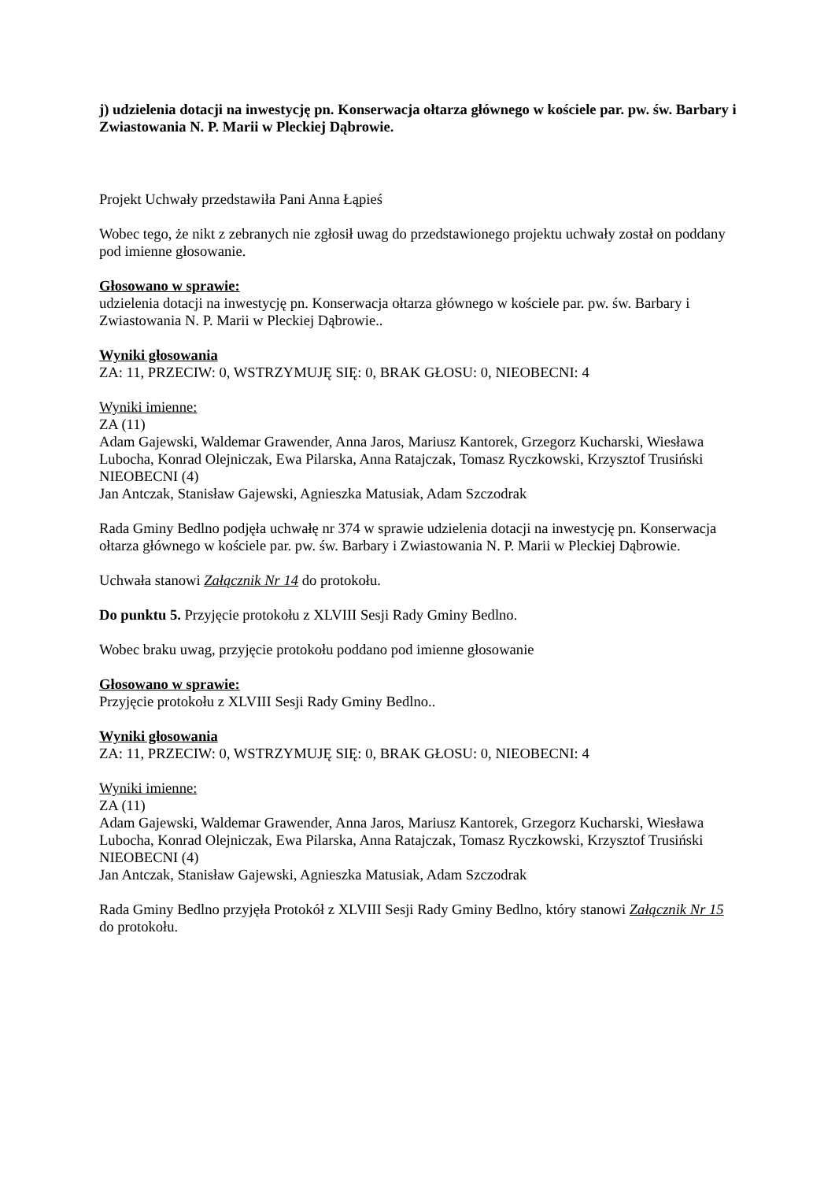j) udzielenia dotacji na inwestycję pn. Konserwacja ołtarza głównego w kościele par. pw. św. Barbary i Zwiastowania N. P. Marii w Pleckiej Dąbrowie.
Projekt Uchwały przedstawiła Pani Anna Łąpieś
Wobec tego, że nikt z zebranych nie zgłosił uwag do przedstawionego projektu uchwały został on poddany pod imienne głosowanie.
Głosowano w sprawie:
udzielenia dotacji na inwestycję pn. Konserwacja ołtarza głównego w kościele par. pw. św. Barbary i Zwiastowania N. P. Marii w Pleckiej Dąbrowie..
Wyniki głosowania
ZA: 11, PRZECIW: 0, WSTRZYMUJĘ SIĘ: 0, BRAK GŁOSU: 0, NIEOBECNI: 4
Wyniki imienne:
ZA (11)
Adam Gajewski, Waldemar Grawender, Anna Jaros, Mariusz Kantorek, Grzegorz Kucharski, Wiesława Lubocha, Konrad Olejniczak, Ewa Pilarska, Anna Ratajczak, Tomasz Ryczkowski, Krzysztof Trusiński
NIEOBECNI (4)
Jan Antczak, Stanisław Gajewski, Agnieszka Matusiak, Adam Szczodrak
Rada Gminy Bedlno podjęła uchwałę nr 374 w sprawie udzielenia dotacji na inwestycję pn. Konserwacja ołtarza głównego w kościele par. pw. św. Barbary i Zwiastowania N. P. Marii w Pleckiej Dąbrowie.
Uchwała stanowi Załącznik Nr 14 do protokołu.
Do punktu 5. Przyjęcie protokołu z XLVIII Sesji Rady Gminy Bedlno.
Wobec braku uwag, przyjęcie protokołu poddano pod imienne głosowanie
Głosowano w sprawie:
Przyjęcie protokołu z XLVIII Sesji Rady Gminy Bedlno..
Wyniki głosowania
ZA: 11, PRZECIW: 0, WSTRZYMUJĘ SIĘ: 0, BRAK GŁOSU: 0, NIEOBECNI: 4
Wyniki imienne:
ZA (11)
Adam Gajewski, Waldemar Grawender, Anna Jaros, Mariusz Kantorek, Grzegorz Kucharski, Wiesława Lubocha, Konrad Olejniczak, Ewa Pilarska, Anna Ratajczak, Tomasz Ryczkowski, Krzysztof Trusiński
NIEOBECNI (4)
Jan Antczak, Stanisław Gajewski, Agnieszka Matusiak, Adam Szczodrak
Rada Gminy Bedlno przyjęła Protokół z XLVIII Sesji Rady Gminy Bedlno, który stanowi Załącznik Nr 15 do protokołu.